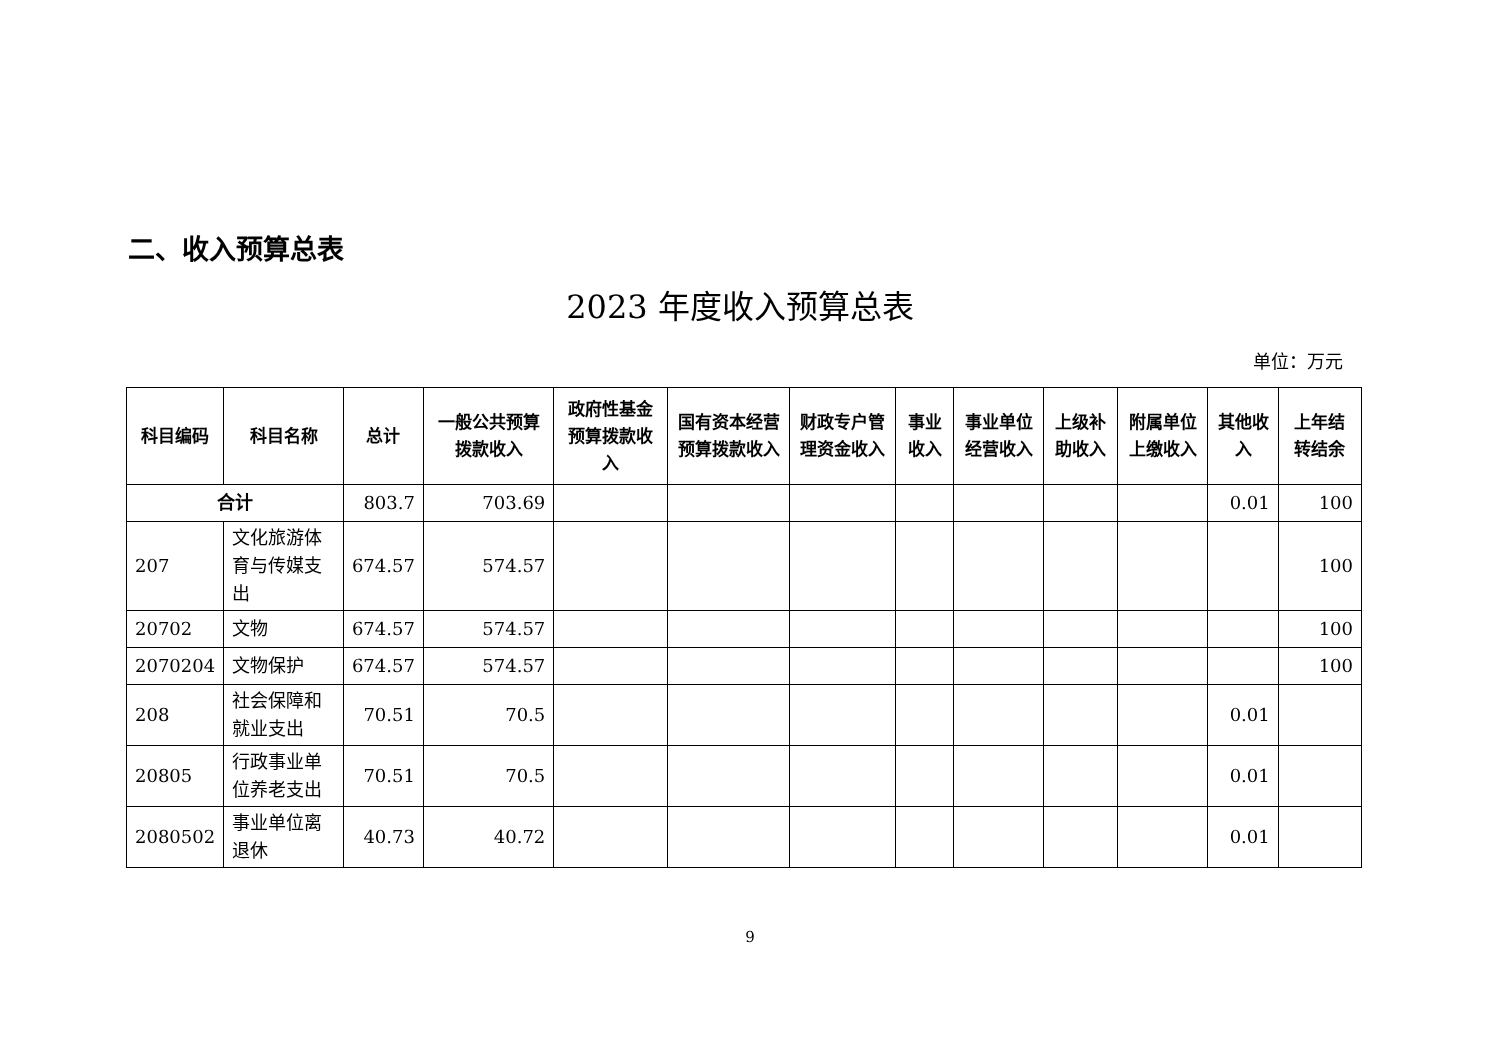二、收入预算总表
2023 年度收入预算总表
单位：万元
| 科目编码 | 科目名称 | 总计 | 一般公共预算拨款收入 | 政府性基金预算拨款收入 | 国有资本经营预算拨款收入 | 财政专户管理资金收入 | 事业收入 | 事业单位经营收入 | 上级补助收入 | 附属单位上缴收入 | 其他收入 | 上年结转结余 |
| --- | --- | --- | --- | --- | --- | --- | --- | --- | --- | --- | --- | --- |
| 合计 | | 803.7 | 703.69 | | | | | | | | 0.01 | 100 |
| 207 | 文化旅游体育与传媒支出 | 674.57 | 574.57 | | | | | | | | | 100 |
| 20702 | 文物 | 674.57 | 574.57 | | | | | | | | | 100 |
| 2070204 | 文物保护 | 674.57 | 574.57 | | | | | | | | | 100 |
| 208 | 社会保障和就业支出 | 70.51 | 70.5 | | | | | | | | 0.01 | |
| 20805 | 行政事业单位养老支出 | 70.51 | 70.5 | | | | | | | | 0.01 | |
| 2080502 | 事业单位离退休 | 40.73 | 40.72 | | | | | | | | 0.01 | |
9